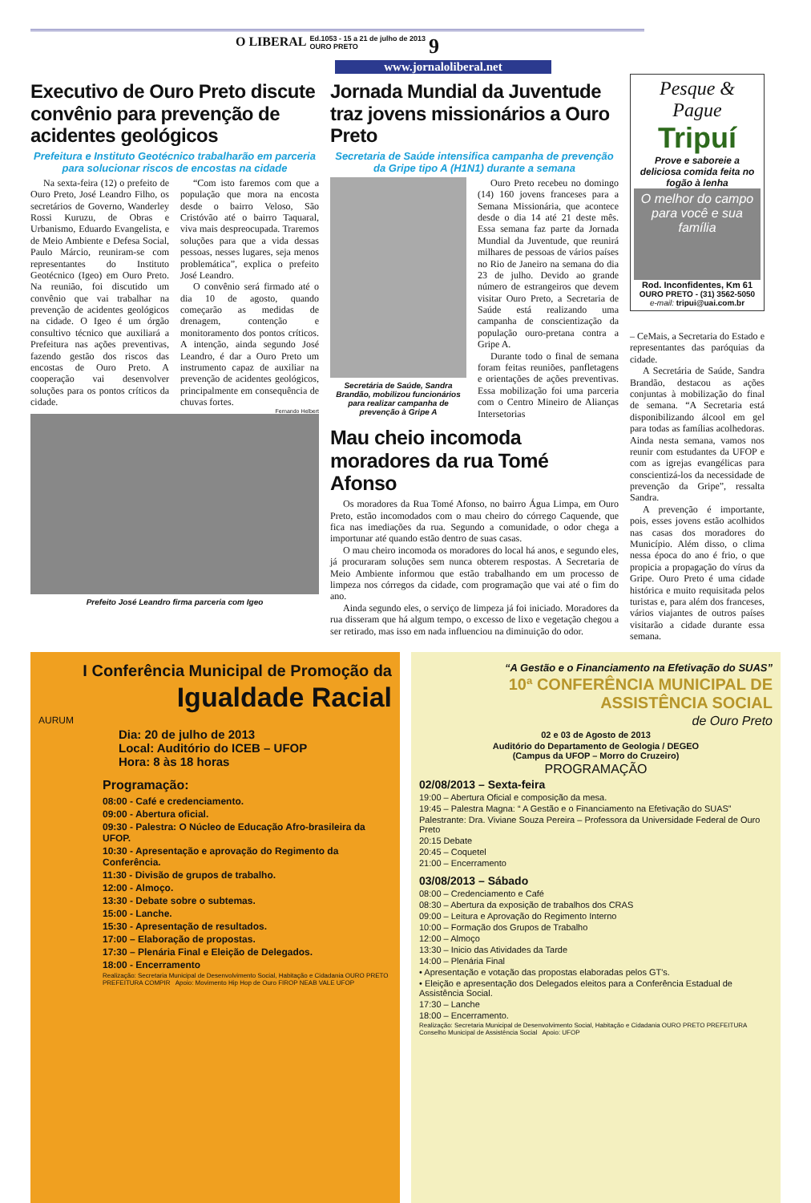O LIBERAL Ed.1053 - 15 a 21 de julho de 2013
OURO PRETO 9
www.jornaloliberal.net
Executivo de Ouro Preto discute convênio para prevenção de acidentes geológicos
Prefeitura e Instituto Geotécnico trabalharão em parceria para solucionar riscos de encostas na cidade
Na sexta-feira (12) o prefeito de Ouro Preto, José Leandro Filho, os secretários de Governo, Wanderley Rossi Kuruzu, de Obras e Urbanismo, Eduardo Evangelista, e de Meio Ambiente e Defesa Social, Paulo Márcio, reuniram-se com representantes do Instituto Geotécnico (Igeo) em Ouro Preto. Na reunião, foi discutido um convênio que vai trabalhar na prevenção de acidentes geológicos na cidade. O Igeo é um órgão consultivo técnico que auxiliará a Prefeitura nas ações preventivas, fazendo gestão dos riscos das encostas de Ouro Preto. A cooperação vai desenvolver soluções para os pontos críticos da cidade.
“Com isto faremos com que a população que mora na encosta desde o bairro Veloso, São Cristóvão até o bairro Taquaral, viva mais despreocupada. Traremos soluções para que a vida dessas pessoas, nesses lugares, seja menos problemática”, explica o prefeito José Leandro.
O convênio será firmado até o dia 10 de agosto, quando começarão as medidas de drenagem, contenção e monitoramento dos pontos críticos. A intenção, ainda segundo José Leandro, é dar a Ouro Preto um instrumento capaz de auxiliar na prevenção de acidentes geológicos, principalmente em consequência de chuvas fortes.
Fernando Helbert
Prefeito José Leandro firma parceria com Igeo
Jornada Mundial da Juventude traz jovens missionários a Ouro Preto
Secretaria de Saúde intensifica campanha de prevenção da Gripe tipo A (H1N1) durante a semana
Secretária de Saúde, Sandra Brandão, mobilizou funcionários para realizar campanha de prevenção à Gripe A
Ouro Preto recebeu no domingo (14) 160 jovens franceses para a Semana Missionária, que acontece desde o dia 14 até 21 deste mês. Essa semana faz parte da Jornada Mundial da Juventude, que reunirá milhares de pessoas de vários países no Rio de Janeiro na semana do dia 23 de julho. Devido ao grande número de estrangeiros que devem visitar Ouro Preto, a Secretaria de Saúde está realizando uma campanha de conscientização da população ouro-pretana contra a Gripe A.
Durante todo o final de semana foram feitas reuniões, panfletagens e orientações de ações preventivas. Essa mobilização foi uma parceria com o Centro Mineiro de Alianças Intersetorias
Mau cheio incomoda moradores da rua Tomé Afonso
Os moradores da Rua Tomé Afonso, no bairro Água Limpa, em Ouro Preto, estão incomodados com o mau cheiro do córrego Caquende, que fica nas imediações da rua. Segundo a comunidade, o odor chega a importunar até quando estão dentro de suas casas.
O mau cheiro incomoda os moradores do local há anos, e segundo eles, já procuraram soluções sem nunca obterem respostas. A Secretaria de Meio Ambiente informou que estão trabalhando em um processo de limpeza nos córregos da cidade, com programação que vai até o fim do ano.
Ainda segundo eles, o serviço de limpeza já foi iniciado. Moradores da rua disseram que há algum tempo, o excesso de lixo e vegetação chegou a ser retirado, mas isso em nada influenciou na diminuição do odor.
Pesque & Pague
Tripuí
Prove e saboreie a deliciosa comida feita no fogão à lenha
O melhor do campo para você e sua família
Rod. Inconfidentes, Km 61
OURO PRETO - (31) 3562-5050
e-mail: tripui@uai.com.br
– CeMais, a Secretaria do Estado e representantes das paróquias da cidade.
A Secretária de Saúde, Sandra Brandão, destacou as ações conjuntas à mobilização do final de semana. “A Secretaria está disponibilizando álcool em gel para todas as famílias acolhedoras. Ainda nesta semana, vamos nos reunir com estudantes da UFOP e com as igrejas evangélicas para conscientizá-los da necessidade de prevenção da Gripe”, ressalta Sandra.
A prevenção é importante, pois, esses jovens estão acolhidos nas casas dos moradores do Município. Além disso, o clima nessa época do ano é frio, o que propicia a propagação do vírus da Gripe. Ouro Preto é uma cidade histórica e muito requisitada pelos turistas e, para além dos franceses, vários viajantes de outros países visitarão a cidade durante essa semana.
I Conferência Municipal de Promoção da
Igualdade Racial
AURUM
Dia: 20 de julho de 2013
Local: Auditório do ICEB – UFOP
Hora: 8 às 18 horas
Programação:
08:00 - Café e credenciamento.
09:00 - Abertura oficial.
09:30 - Palestra: O Núcleo de Educação Afro-brasileira da UFOP.
10:30 - Apresentação e aprovação do Regimento da Conferência.
11:30 - Divisão de grupos de trabalho.
12:00 - Almoço.
13:30 - Debate sobre o subtemas.
15:00 - Lanche.
15:30 - Apresentação de resultados.
17:00 – Elaboração de propostas.
17:30 – Plenária Final e Eleição de Delegados.
18:00 - Encerramento
Realização: Secretaria Municipal de Desenvolvimento Social, Habitação e Cidadania OURO PRETO PREFEITURA COMPIR Apoio: Movimento Hip Hop de Ouro FIROP NEAB VALE UFOP
“A Gestão e o Financiamento na Efetivação do SUAS”
10ª CONFERÊNCIA MUNICIPAL DE ASSISTÊNCIA SOCIAL
de Ouro Preto
02 e 03 de Agosto de 2013
Auditório do Departamento de Geologia / DEGEO
(Campus da UFOP – Morro do Cruzeiro)
PROGRAMAÇÃO
02/08/2013 – Sexta-feira
19:00 – Abertura Oficial e composição da mesa.
19:45 – Palestra Magna: “ A Gestão e o Financiamento na Efetivação do SUAS”
Palestrante: Dra. Viviane Souza Pereira – Professora da Universidade Federal de Ouro Preto
20:15 Debate
20:45 – Coquetel
21:00 – Encerramento
03/08/2013 – Sábado
08:00 – Credenciamento e Café
08:30 – Abertura da exposição de trabalhos dos CRAS
09:00 – Leitura e Aprovação do Regimento Interno
10:00 – Formação dos Grupos de Trabalho
12:00 – Almoço
13:30 – Inicio das Atividades da Tarde
14:00 – Plenária Final
• Apresentação e votação das propostas elaboradas pelos GT's.
• Eleição e apresentação dos Delegados eleitos para a Conferência Estadual de Assistência Social.
17:30 – Lanche
18:00 – Encerramento.
Realização: Secretaria Municipal de Desenvolvimento Social, Habitação e Cidadania OURO PRETO PREFEITURA Conselho Municipal de Assistência Social Apoio: UFOP